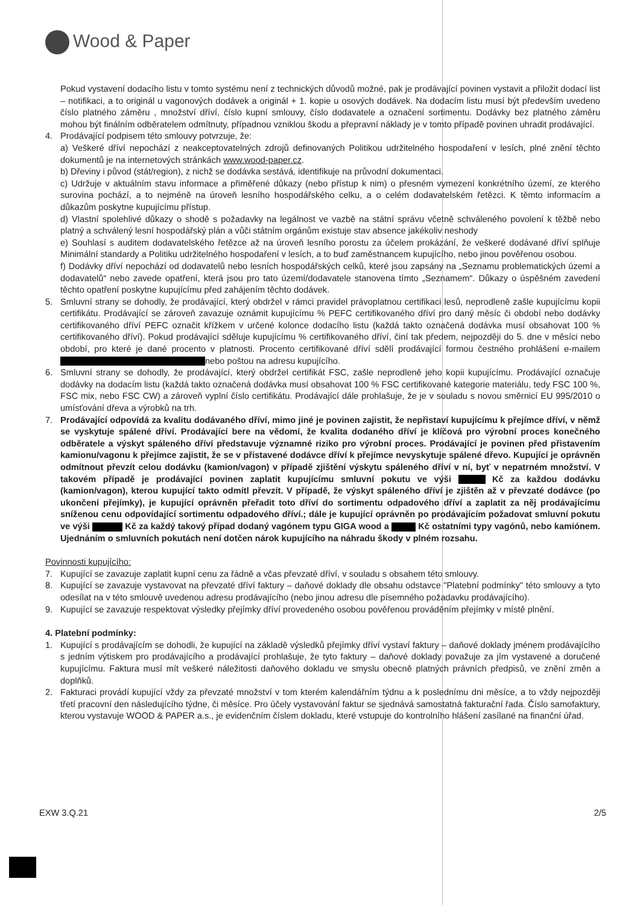Wood & Paper
Pokud vystavení dodacího listu v tomto systému není z technických důvodů možné, pak je prodávající povinen vystavit a přiložit dodací list – notifikaci, a to originál u vagonových dodávek a originál + 1. kopie u osových dodávek. Na dodacím listu musí být především uvedeno číslo platného záměru , množství dříví, číslo kupní smlouvy, číslo dodavatele a označení sortimentu. Dodávky bez platného záměru mohou být finálním odběratelem odmítnuty, případnou vzniklou škodu a přepravní náklady je v tomto případě povinen uhradit prodávající.
4. Prodávající podpisem této smlouvy potvrzuje, že:
a) Veškeré dříví nepochází z neakceptovatelných zdrojů definovaných Politikou udržitelného hospodaření v lesích, plné znění těchto dokumentů je na internetových stránkách www.wood-paper.cz.
b) Dřeviny i původ (stát/region), z nichž se dodávka sestává, identifikuje na průvodní dokumentaci.
c) Udržuje v aktuálním stavu informace a přiměřené důkazy (nebo přístup k nim) o přesném vymezení konkrétního území, ze kterého surovina pochází, a to nejméně na úroveň lesního hospodářského celku, a o celém dodavatelském řetězci. K těmto informacím a důkazům poskytne kupujícímu přístup.
d) Vlastní spolehlivé důkazy o shodě s požadavky na legálnost ve vazbě na státní správu včetně schváleného povolení k těžbě nebo platný a schválený lesní hospodářský plán a vůči státním orgánům existuje stav absence jakékoliv neshody
e) Souhlasí s auditem dodavatelského řetězce až na úroveň lesního porostu za účelem prokázání, že veškeré dodávané dříví splňuje Minimální standardy a Politiku udržitelného hospodaření v lesích, a to buď zaměstnancem kupujícího, nebo jinou pověřenou osobou.
f) Dodávky dříví nepochází od dodavatelů nebo lesních hospodářských celků, které jsou zapsány na „Seznamu problematických území a dodavatelů“ nebo zavede opatření, která jsou pro tato území/dodavatele stanovena tímto „Seznamem“. Důkazy o úspěšném zavedení těchto opatření poskytne kupujícímu před zahájením těchto dodávek.
5. Smluvní strany se dohodly, že prodávající, který obdržel v rámci pravidel právoplatnou certifikaci lesů, neprodleně zašle kupujícímu kopii certifikátu. Prodávající se zároveň zavazuje oznámit kupujícímu % PEFC certifikovaného dříví pro daný měsíc či období nebo dodávky certifikovaného dříví PEFC označit křížkem v určené kolonce dodacího listu (každá takto označená dodávka musí obsahovat 100 % certifikovaného dříví). Pokud prodávající sděluje kupujícímu % certifikovaného dříví, činí tak předem, nejpozději do 5. dne v měsíci nebo období, pro které je dané procento v platnosti. Procento certifikované dříví sdělí prodávající formou čestného prohlášení e-mailem nebo poštou na adresu kupujícího.
6. Smluvní strany se dohodly, že prodávající, který obdržel certifikát FSC, zašle neprodleně jeho kopii kupujícímu. Prodávající označuje dodávky na dodacím listu (každá takto označená dodávka musí obsahovat 100 % FSC certifikované kategorie materiálu, tedy FSC 100 %, FSC mix, nebo FSC CW) a zároveň vyplní číslo certifikátu. Prodávající dále prohlašuje, že je v souladu s novou směrnicí EU 995/2010 o umísťování dřeva a výrobků na trh.
7. Prodávající odpovídá za kvalitu dodávaného dříví, mimo jiné je povinen zajistit, že nepřistaví kupujícímu k přejímce dříví, v němž se vyskytuje spálené dříví. Prodávající bere na vědomí, že kvalita dodaného dříví je klíčová pro výrobní proces konečného odběratele a výskyt spáleného dříví představuje významné riziko pro výrobní proces. Prodávající je povinen před přistavením kamionu/vagonu k přejímce zajistit, že se v přistavené dodávce dříví k přejímce nevyskytuje spálené dřevo. Kupující je oprávněn odmítnout převzít celou dodávku (kamion/vagon) v případě zjištění výskytu spáleného dříví v ní, byť v nepatrném množství. V takovém případě je prodávající povinen zaplatit kupujícímu smluvní pokutu ve výši Kč za každou dodávku (kamion/vagon), kterou kupující takto odmítl převzít. V případě, že výskyt spáleného dříví je zjištěn až v převzaté dodávce (po ukončení přejímky), je kupující oprávněn přeřadit toto dříví do sortimentu odpadového dříví a zaplatit za něj prodávajícímu sníženou cenu odpovídající sortimentu odpadového dříví.; dále je kupující oprávněn po prodávajícím požadovat smluvní pokutu ve výši Kč za každý takový případ dodaný vagónem typu GIGA wood a Kč ostatními typy vagónů, nebo kamiónem. Ujednáním o smluvních pokutách není dotčen nárok kupujícího na náhradu škody v plném rozsahu.
Povinnosti kupujícího:
7. Kupující se zavazuje zaplatit kupní cenu za řádně a včas převzaté dříví, v souladu s obsahem této smlouvy.
8. Kupující se zavazuje vystavovat na převzaté dříví faktury – daňové doklady dle obsahu odstavce "Platební podmínky" této smlouvy a tyto odesílat na v této smlouvě uvedenou adresu prodávajícího (nebo jinou adresu dle písemného požadavku prodávajícího).
9. Kupující se zavazuje respektovat výsledky přejímky dříví provedeného osobou pověřenou prováděním přejímky v místě plnění.
4. Platební podmínky:
1. Kupující s prodávajícím se dohodli, že kupující na základě výsledků přejímky dříví vystaví faktury – daňové doklady jménem prodávajícího s jedním výtiskem pro prodávajícího a prodávající prohlašuje, že tyto faktury – daňové doklady považuje za jím vystavené a doručené kupujícímu. Faktura musí mít veškeré náležitosti daňového dokladu ve smyslu obecně platných právních předpisů, ve znění změn a doplňků.
2. Fakturaci provádí kupující vždy za převzaté množství v tom kterém kalendářním týdnu a k poslednímu dni měsíce, a to vždy nejpozději třetí pracovní den následujícího týdne, či měsíce. Pro účely vystavování faktur se sjednává samostatná fakturační řada. Číslo samofaktury, kterou vystavuje WOOD & PAPER a.s., je evidenčním číslem dokladu, které vstupuje do kontrolního hlášení zasílané na finanční úřad.
EXW 3.Q.21 2/5